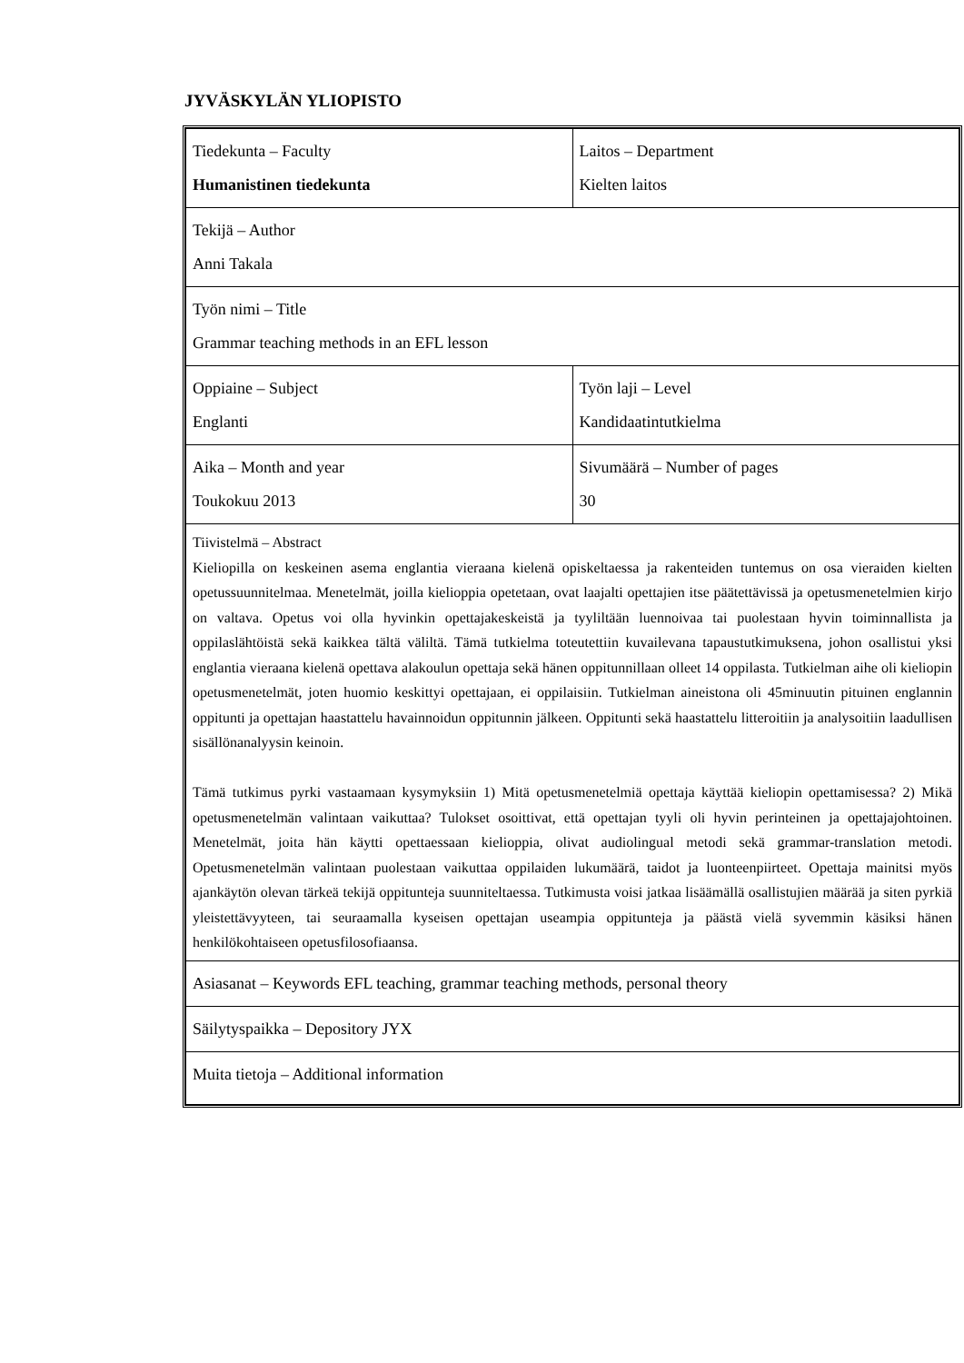JYVÄSKYLÄN YLIOPISTO
| Tiedekunta – Faculty Humanistinen tiedekunta | Laitos – Department Kielten laitos |
| Tekijä – Author Anni Takala | |
| Työn nimi – Title Grammar teaching methods in an EFL lesson | |
| Oppiaine – Subject Englanti | Työn laji – Level Kandidaatintutkielma |
| Aika – Month and year Toukokuu 2013 | Sivumäärä – Number of pages 30 |
| Tiivistelmä – Abstract Kieliopilla on keskeinen asema englantia vieraana kielenä opiskeltaessa ja rakenteiden tuntemus on osa vieraiden kielten opetussuunnitelmaa. Menetelmät, joilla kielioppia opetetaan, ovat laajalti opettajien itse päätettävissä ja opetusmenetelmien kirjo on valtava. Opetus voi olla hyvinkin opettajakeskeistä ja tyyliltään luennoivaa tai puolestaan hyvin toiminnallista ja oppilaslähtöistä sekä kaikkea tältä väliltä. Tämä tutkielma toteutettiin kuvailevana tapaustutkimuksena, johon osallistui yksi englantia vieraana kielenä opettava alakoulun opettaja sekä hänen oppitunnillaan olleet 14 oppilasta. Tutkielman aihe oli kieliopin opetusmenetelmät, joten huomio keskittyi opettajaan, ei oppilaisiin. Tutkielman aineistona oli 45minuutin pituinen englannin oppitunti ja opettajan haastattelu havainnoidun oppitunnin jälkeen. Oppitunti sekä haastattelu litteroitiin ja analysoitiin laadullisen sisällönanalyysin keinoin. Tämä tutkimus pyrki vastaamaan kysymyksiin 1) Mitä opetusmenetelmiä opettaja käyttää kieliopin opettamisessa? 2) Mikä opetusmenetelmän valintaan vaikuttaa? Tulokset osoittivat, että opettajan tyyli oli hyvin perinteinen ja opettajajohtoinen. Menetelmät, joita hän käytti opettaessaan kielioppia, olivat audiolingual metodi sekä grammar-translation metodi. Opetusmenetelmän valintaan puolestaan vaikuttaa oppilaiden lukumäärä, taidot ja luonteenpiirteet. Opettaja mainitsi myös ajankäytön olevan tärkeä tekijä oppitunteja suunniteltaessa. Tutkimusta voisi jatkaa lisäämällä osallistujien määrää ja siten pyrkiä yleistettävyyteen, tai seuraamalla kyseisen opettajan useampia oppitunteja ja päästä vielä syvemmin käsiksi hänen henkilökohtaiseen opetusfilosofiaansa. | |
| Asiasanat – Keywords EFL teaching, grammar teaching methods, personal theory | |
| Säilytyspaikka – Depository JYX | |
| Muita tietoja – Additional information | |